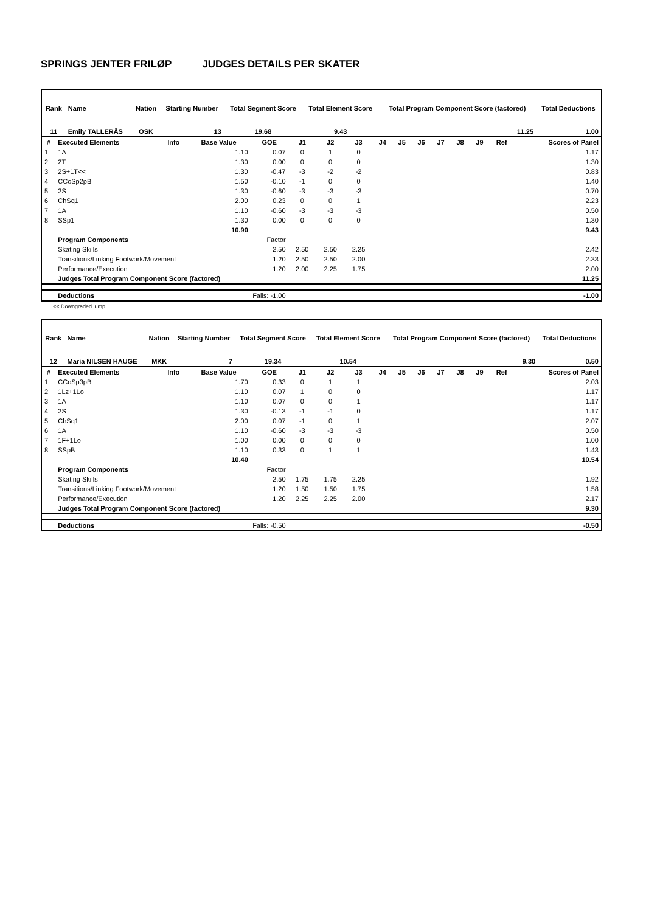SPRINGS JENTER FRILØP JUDGES DETAILS PER SKATER
| Rank | Name | Nation | Starting Number | Total Segment Score | Total Element Score | Total Program Component Score (factored) | Total Deductions |
| --- | --- | --- | --- | --- | --- | --- | --- |
| 11 | Emily TALLERÅS | OSK | 13 | 19.68 | 9.43 | 11.25 | 1.00 |
| # | Executed Elements | Info | Base Value | GOE | J1 | J2 | J3 | J4 | J5 | J6 | J7 | J8 | J9 | Ref | Scores of Panel |
| --- | --- | --- | --- | --- | --- | --- | --- | --- | --- | --- | --- | --- | --- | --- | --- |
| 1 | 1A | | 1.10 | 0.07 | 0 | 1 | 0 | | | | | | | | 1.17 |
| 2 | 2T | | 1.30 | 0.00 | 0 | 0 | 0 | | | | | | | | 1.30 |
| 3 | 2S+1T<< | | 1.30 | -0.47 | -3 | -2 | -2 | | | | | | | | 0.83 |
| 4 | CCoSp2pB | | 1.50 | -0.10 | -1 | 0 | 0 | | | | | | | | 1.40 |
| 5 | 2S | | 1.30 | -0.60 | -3 | -3 | -3 | | | | | | | | 0.70 |
| 6 | ChSq1 | | 2.00 | 0.23 | 0 | 0 | 1 | | | | | | | | 2.23 |
| 7 | 1A | | 1.10 | -0.60 | -3 | -3 | -3 | | | | | | | | 0.50 |
| 8 | SSp1 | | 1.30 | 0.00 | 0 | 0 | 0 | | | | | | | | 1.30 |
| | | | 10.90 | | | | | | | | | | | | 9.43 |
| | Program Components | | | Factor | | | | | | | | | | | |
| | Skating Skills | | | 2.50 | 2.50 | 2.50 | 2.25 | | | | | | | | 2.42 |
| | Transitions/Linking Footwork/Movement | | | 1.20 | 2.50 | 2.50 | 2.00 | | | | | | | | 2.33 |
| | Performance/Execution | | | 1.20 | 2.00 | 2.25 | 1.75 | | | | | | | | 2.00 |
| | Judges Total Program Component Score (factored) | | | | | | | | | | | | | | 11.25 |
| | Deductions | | Falls: -1.00 | | | | | | | | | | | | -1.00 |
<< Downgraded jump
| Rank | Name | Nation | Starting Number | Total Segment Score | Total Element Score | Total Program Component Score (factored) | Total Deductions |
| --- | --- | --- | --- | --- | --- | --- | --- |
| 12 | Maria NILSEN HAUGE | MKK | 7 | 19.34 | 10.54 | 9.30 | 0.50 |
| # | Executed Elements | Info | Base Value | GOE | J1 | J2 | J3 | J4 | J5 | J6 | J7 | J8 | J9 | Ref | Scores of Panel |
| --- | --- | --- | --- | --- | --- | --- | --- | --- | --- | --- | --- | --- | --- | --- | --- |
| 1 | CCoSp3pB | | 1.70 | 0.33 | 0 | 1 | 1 | | | | | | | | 2.03 |
| 2 | 1Lz+1Lo | | 1.10 | 0.07 | 1 | 0 | 0 | | | | | | | | 1.17 |
| 3 | 1A | | 1.10 | 0.07 | 0 | 0 | 1 | | | | | | | | 1.17 |
| 4 | 2S | | 1.30 | -0.13 | -1 | -1 | 0 | | | | | | | | 1.17 |
| 5 | ChSq1 | | 2.00 | 0.07 | -1 | 0 | 1 | | | | | | | | 2.07 |
| 6 | 1A | | 1.10 | -0.60 | -3 | -3 | -3 | | | | | | | | 0.50 |
| 7 | 1F+1Lo | | 1.00 | 0.00 | 0 | 0 | 0 | | | | | | | | 1.00 |
| 8 | SSpB | | 1.10 | 0.33 | 0 | 1 | 1 | | | | | | | | 1.43 |
| | | | 10.40 | | | | | | | | | | | | 10.54 |
| | Program Components | | | Factor | | | | | | | | | | | |
| | Skating Skills | | | 2.50 | 1.75 | 1.75 | 2.25 | | | | | | | | 1.92 |
| | Transitions/Linking Footwork/Movement | | | 1.20 | 1.50 | 1.50 | 1.75 | | | | | | | | 1.58 |
| | Performance/Execution | | | 1.20 | 2.25 | 2.25 | 2.00 | | | | | | | | 2.17 |
| | Judges Total Program Component Score (factored) | | | | | | | | | | | | | | 9.30 |
| | Deductions | | Falls: -0.50 | | | | | | | | | | | | -0.50 |